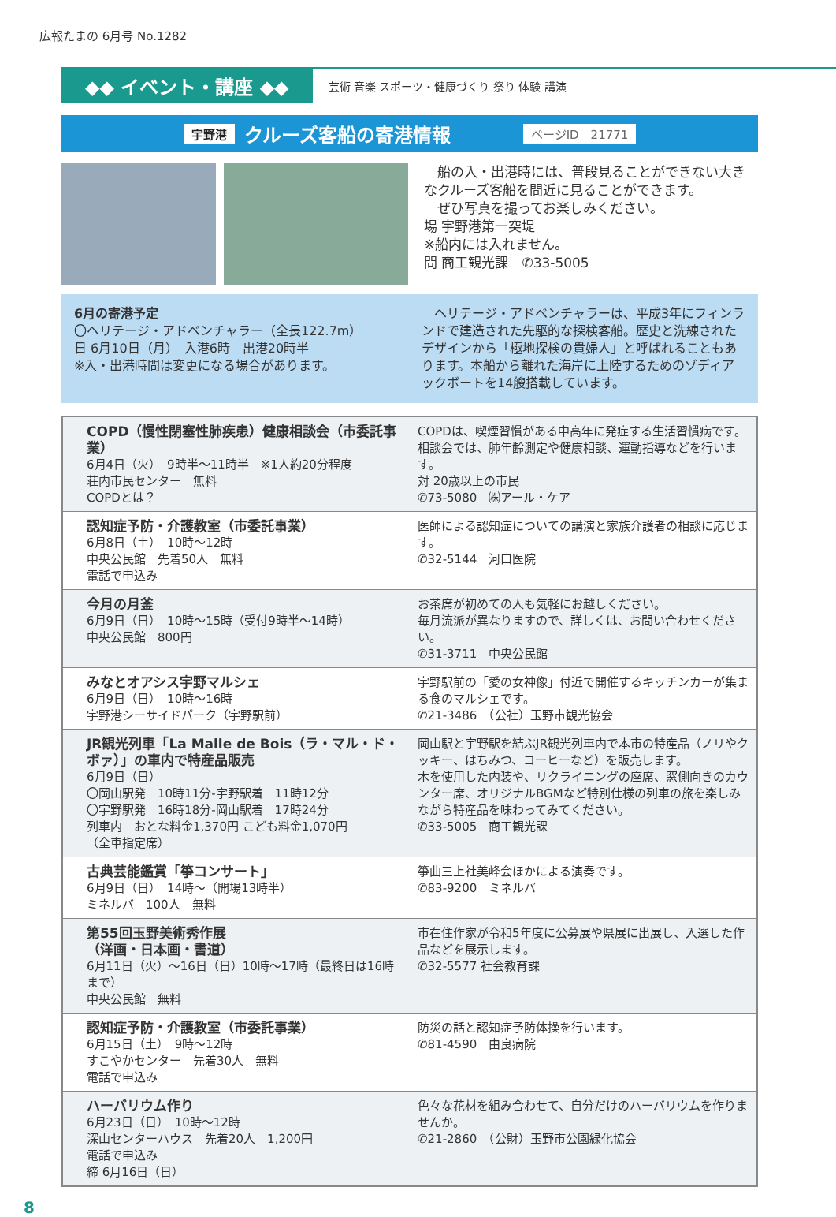広報たまの 6月号 No.1282
◆◆ イベント・講座 ◆◆ 芸術 音楽 スポーツ・健康づくり 祭り 体験 講演
宇野港 クルーズ客船の寄港情報 ページID　21771
　船の入・出港時には、普段見ることができない大きなクルーズ客船を間近に見ることができます。
　ぜひ写真を撮ってお楽しみください。
場 宇野港第一突堤
※船内には入れません。
問 商工観光課　✆33-5005
6月の寄港予定
〇ヘリテージ・アドベンチャラー（全長122.7m）
日 6月10日（月）　入港6時　出港20時半
※入・出港時間は変更になる場合があります。
　ヘリテージ・アドベンチャラーは、平成3年にフィンランドで建造された先駆的な探検客船。歴史と洗練されたデザインから「極地探検の貴婦人」と呼ばれることもあります。本船から離れた海岸に上陸するためのゾディアックボートを14艘搭載しています。
| COPD（慢性閉塞性肺疾患）健康相談会（市委託事業） 6月4日（火） 9時半～11時半 ※1人約20分程度 荘内市民センター 無料 COPDとは？ | COPDは、喫煙習慣がある中高年に発症する生活習慣病です。相談会では、肺年齢測定や健康相談、運動指導などを行います。 対 20歳以上の市民 ✆73-5080 ㈱アール・ケア |
| 認知症予防・介護教室（市委託事業） 6月8日（土） 10時～12時 中央公民館 先着50人 無料 電話で申込み | 医師による認知症についての講演と家族介護者の相談に応じます。 ✆32-5144 河口医院 |
| 今月の月釜 6月9日（日） 10時～15時（受付9時半～14時） 中央公民館 800円 | お茶席が初めての人も気軽にお越しください。 毎月流派が異なりますので、詳しくは、お問い合わせください。 ✆31-3711 中央公民館 |
| みなとオアシス宇野マルシェ 6月9日（日） 10時～16時 宇野港シーサイドパーク（宇野駅前） | 宇野駅前の「愛の女神像」付近で開催するキッチンカーが集まる食のマルシェです。 ✆21-3486 （公社）玉野市観光協会 |
| JR観光列車「La Malle de Bois（ラ・マル・ド・ボァ）」の車内で特産品販売 6月9日（日） 〇岡山駅発 10時11分-宇野駅着 11時12分 〇宇野駅発 16時18分-岡山駅着 17時24分 列車内 おとな料金1,370円 こども料金1,070円 （全車指定席） | 岡山駅と宇野駅を結ぶJR観光列車内で本市の特産品（ノリやクッキー、はちみつ、コーヒーなど）を販売します。 木を使用した内装や、リクライニングの座席、窓側向きのカウンター席、オリジナルBGMなど特別仕様の列車の旅を楽しみながら特産品を味わってみてください。 ✆33-5005 商工観光課 |
| 古典芸能鑑賞「箏コンサート」 6月9日（日） 14時～（開場13時半） ミネルバ 100人 無料 | 箏曲三上社美峰会ほかによる演奏です。 ✆83-9200 ミネルバ |
| 第55回玉野美術秀作展 （洋画・日本画・書道） 6月11日（火）～16日（日）10時～17時（最終日は16時まで） 中央公民館 無料 | 市在住作家が令和5年度に公募展や県展に出展し、入選した作品などを展示します。 ✆32-5577 社会教育課 |
| 認知症予防・介護教室（市委託事業） 6月15日（土） 9時～12時 すこやかセンター 先着30人 無料 電話で申込み | 防災の話と認知症予防体操を行います。 ✆81-4590 由良病院 |
| ハーバリウム作り 6月23日（日） 10時～12時 深山センターハウス 先着20人 1,200円 電話で申込み 締 6月16日（日） | 色々な花材を組み合わせて、自分だけのハーバリウムを作りませんか。 ✆21-2860 （公財）玉野市公園緑化協会 |
8